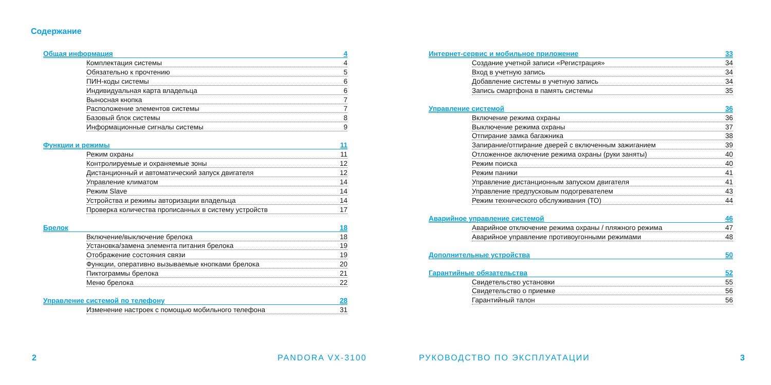Содержание
Общая информация 4
Комплектация системы 4
Обязательно к прочтению 5
ПИН-коды системы 6
Индивидуальная карта владельца 6
Выносная кнопка 7
Расположение элементов системы 7
Базовый блок системы 8
Информационные сигналы системы 9
Функции и режимы 11
Режим охраны 11
Контролируемые и охраняемые зоны 12
Дистанционный и автоматический запуск двигателя 12
Управление климатом 14
Режим Slave 14
Устройства и режимы авторизации владельца 14
Проверка количества прописанных в систему устройств 17
Брелок 18
Включение/выключение брелока 18
Установка/замена элемента питания брелока 19
Отображение состояния связи 19
Функции, оперативно вызываемые кнопками брелока 20
Пиктограммы брелока 21
Меню брелока 22
Управление системой по телефону 28
Изменение настроек с помощью мобильного телефона 31
Интернет-сервис и мобильное приложение 33
Создание учетной записи «Регистрация» 34
Вход в учетную запись 34
Добавление системы в учетную запись 34
Запись смартфона в память системы 35
Управление системой 36
Включение режима охраны 36
Выключение режима охраны 37
Отпирание замка багажника 38
Запирание/отпирание дверей с включенным зажиганием 39
Отложенное аключение режима охраны (руки заняты) 40
Режим поиска 40
Режим паники 41
Управление дистанционным запуском двигателя 41
Управление предпусковым подогревателем 43
Режим технического обслуживания (ТО) 44
Аварийное управление системой 46
Аварийное отключение режима охраны / пляжного режима 47
Аварийное управление противоугонными режимами 48
Дополнительные устройства 50
Гарантийные обязательства 52
Свидетельство установки 55
Свидетельство о приемке 56
Гарантийный талон 56
2 PANDORA VX-3100 РУКОВОДСТВО ПО ЭКСПЛУАТАЦИИ 3